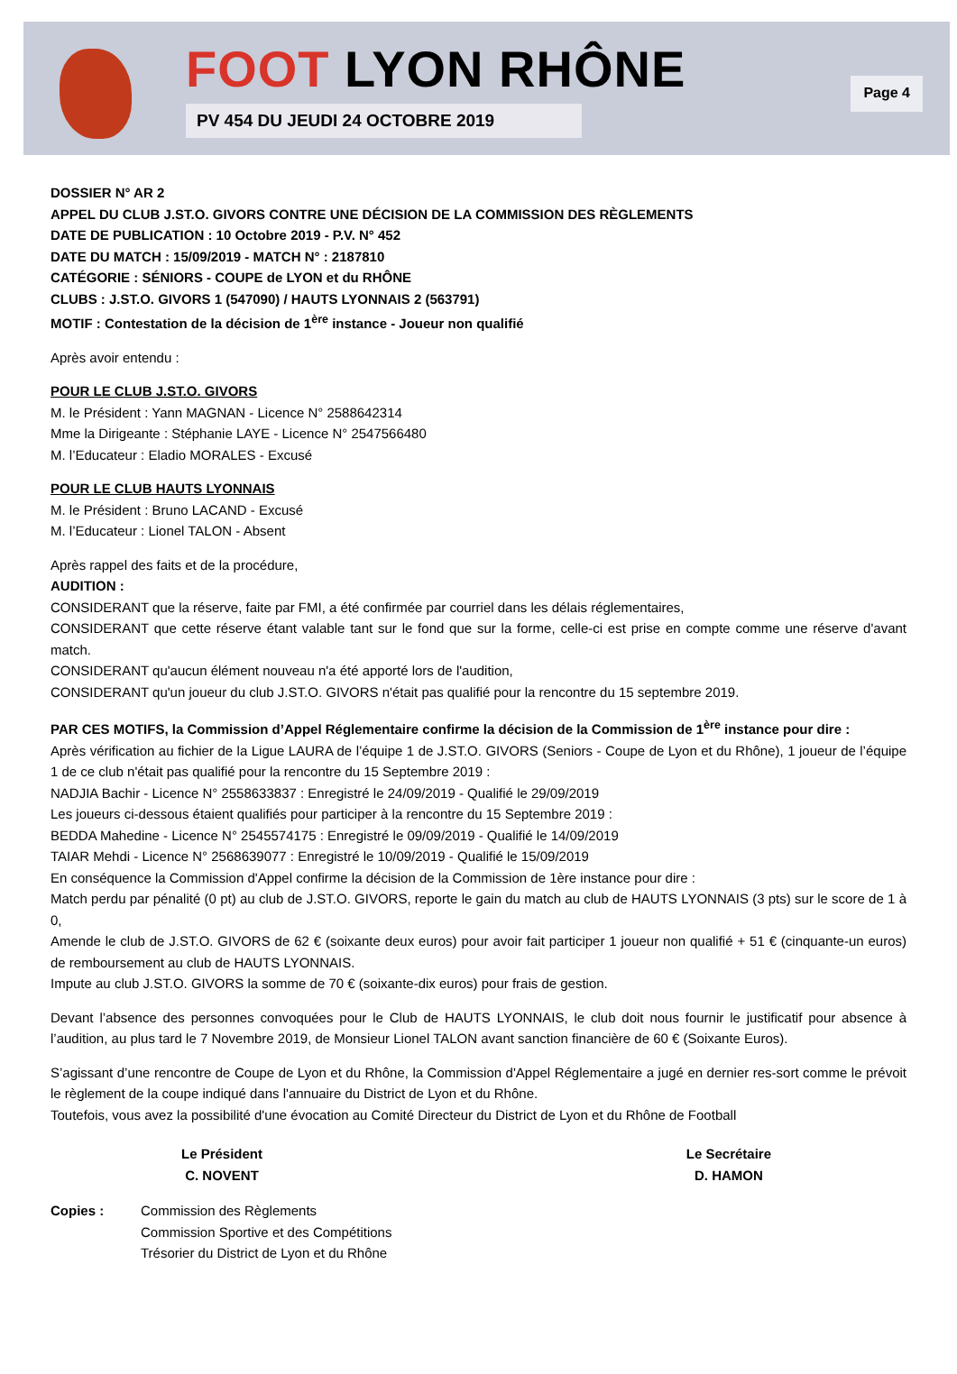FOOT LYON RHÔNE
PV 454 DU JEUDI 24 OCTOBRE 2019
Page 4
DOSSIER N° AR 2
APPEL DU CLUB J.ST.O. GIVORS CONTRE UNE DÉCISION DE LA COMMISSION DES RÈGLEMENTS
DATE DE PUBLICATION : 10 Octobre 2019 - P.V. N° 452
DATE DU MATCH : 15/09/2019 - MATCH N° : 2187810
CATÉGORIE : SÉNIORS - COUPE de LYON et du RHÔNE
CLUBS : J.ST.O. GIVORS 1 (547090) / HAUTS LYONNAIS 2 (563791)
MOTIF : Contestation de la décision de 1<sup>ère</sup> instance - Joueur non qualifié
Après avoir entendu :
POUR LE CLUB J.ST.O. GIVORS
M. le Président : Yann MAGNAN - Licence N° 2588642314
Mme la Dirigeante : Stéphanie LAYE - Licence N° 2547566480
M. l’Educateur : Eladio MORALES - Excusé
POUR LE CLUB HAUTS LYONNAIS
M. le Président : Bruno LACAND - Excusé
M. l’Educateur : Lionel TALON - Absent
Après rappel des faits et de la procédure,
AUDITION :
CONSIDERANT que la réserve, faite par FMI, a été confirmée par courriel dans les délais réglementaires,
CONSIDERANT que cette réserve étant valable tant sur le fond que sur la forme, celle-ci est prise en compte comme une réserve d'avant match.
CONSIDERANT qu'aucun élément nouveau n'a été apporté lors de l'audition,
CONSIDERANT qu'un joueur du club J.ST.O. GIVORS n'était pas qualifié pour la rencontre du 15 septembre 2019.
PAR CES MOTIFS, la Commission d’Appel Réglementaire confirme la décision de la Commission de 1<sup>ère</sup> instance pour dire :
Après vérification au fichier de la Ligue LAURA de l’équipe 1 de J.ST.O. GIVORS (Seniors - Coupe de Lyon et du Rhône), 1 joueur de l’équipe 1 de ce club n'était pas qualifié pour la rencontre du 15 Septembre 2019 :
NADJIA Bachir - Licence N° 2558633837 : Enregistré le 24/09/2019 - Qualifié le 29/09/2019
Les joueurs ci-dessous étaient qualifiés pour participer à la rencontre du 15 Septembre 2019 :
BEDDA Mahedine - Licence N° 2545574175 : Enregistré le 09/09/2019 - Qualifié le 14/09/2019
TAIAR Mehdi - Licence N° 2568639077 : Enregistré le 10/09/2019 - Qualifié le 15/09/2019
En conséquence la Commission d'Appel confirme la décision de la Commission de 1ère instance pour dire :
Match perdu par pénalité (0 pt) au club de J.ST.O. GIVORS, reporte le gain du match au club de HAUTS LYONNAIS (3 pts) sur le score de 1 à 0,
Amende le club de J.ST.O. GIVORS de 62 € (soixante deux euros) pour avoir fait participer 1 joueur non qualifié + 51 € (cinquante-un euros) de remboursement au club de HAUTS LYONNAIS.
Impute au club J.ST.O. GIVORS la somme de 70 € (soixante-dix euros) pour frais de gestion.
Devant l’absence des personnes convoquées pour le Club de HAUTS LYONNAIS, le club doit nous fournir le justificatif pour absence à l’audition, au plus tard le 7 Novembre 2019, de Monsieur Lionel TALON avant sanction financière de 60 € (Soixante Euros).
S’agissant d’une rencontre de Coupe de Lyon et du Rhône, la Commission d'Appel Réglementaire a jugé en dernier res-sort comme le prévoit le règlement de la coupe indiqué dans l'annuaire du District de Lyon et du Rhône.
Toutefois, vous avez la possibilité d'une évocation au Comité Directeur du District de Lyon et du Rhône de Football
Le Président
C. NOVENT
Le Secrétaire
D. HAMON
Copies : Commission des Règlements
Commission Sportive et des Compétitions
Trésorier du District de Lyon et du Rhône